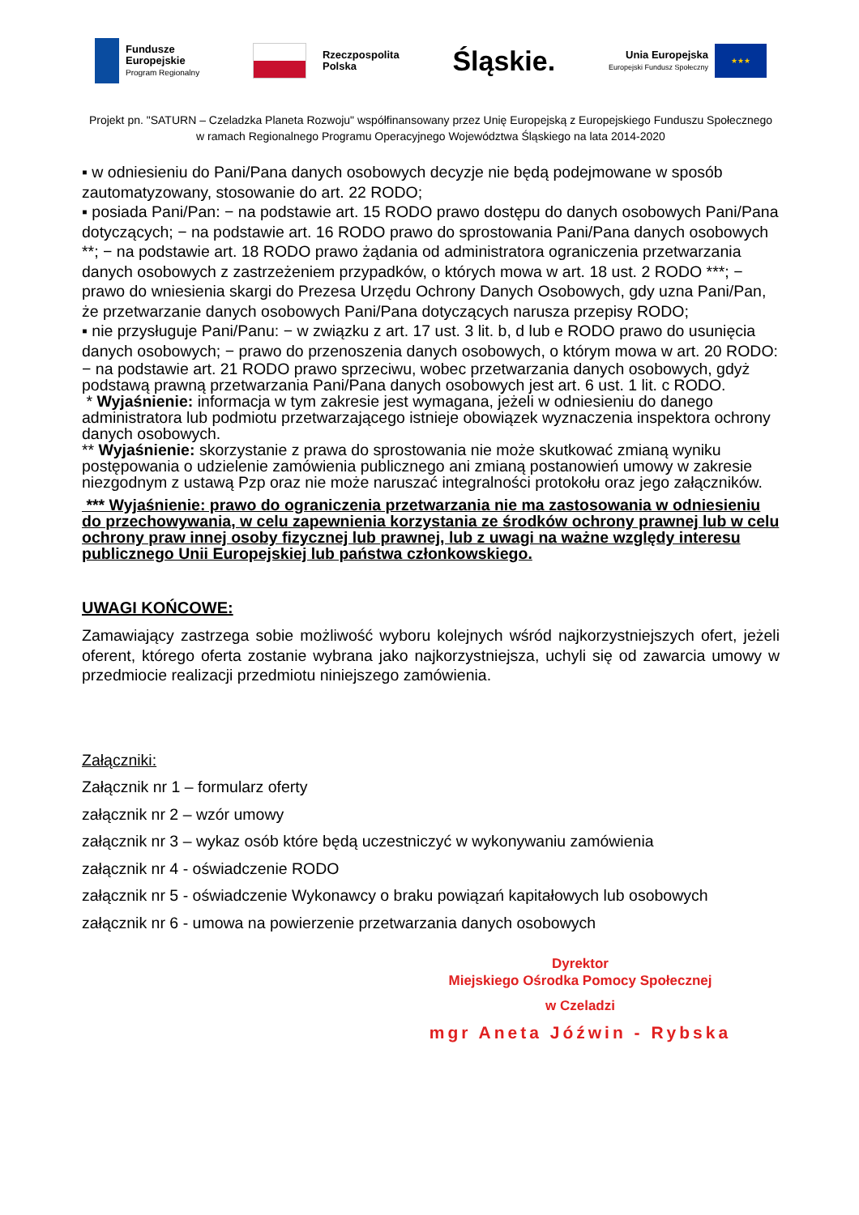Fundusze
Europejskie
Program Regionalny
Rzeczpospolita
Polska
Śląskie.
Unia Europejska
Europejski Fundusz Społeczny
★★★
Projekt pn. "SATURN – Czeladzka Planeta Rozwoju" współfinansowany przez Unię Europejską z Europejskiego Funduszu Społecznego
w ramach Regionalnego Programu Operacyjnego Województwa Śląskiego na lata 2014-2020
▪ w odniesieniu do Pani/Pana danych osobowych decyzje nie będą podejmowane w sposób zautomatyzowany, stosowanie do art. 22 RODO;
▪ posiada Pani/Pan: − na podstawie art. 15 RODO prawo dostępu do danych osobowych Pani/Pana dotyczących; − na podstawie art. 16 RODO prawo do sprostowania Pani/Pana danych osobowych **; − na podstawie art. 18 RODO prawo żądania od administratora ograniczenia przetwarzania danych osobowych z zastrzeżeniem przypadków, o których mowa w art. 18 ust. 2 RODO ***; − prawo do wniesienia skargi do Prezesa Urzędu Ochrony Danych Osobowych, gdy uzna Pani/Pan, że przetwarzanie danych osobowych Pani/Pana dotyczących narusza przepisy RODO;
▪ nie przysługuje Pani/Panu: − w związku z art. 17 ust. 3 lit. b, d lub e RODO prawo do usunięcia danych osobowych; − prawo do przenoszenia danych osobowych, o którym mowa w art. 20 RODO:
− na podstawie art. 21 RODO prawo sprzeciwu, wobec przetwarzania danych osobowych, gdyż podstawą prawną przetwarzania Pani/Pana danych osobowych jest art. 6 ust. 1 lit. c RODO.
* Wyjaśnienie: informacja w tym zakresie jest wymagana, jeżeli w odniesieniu do danego administratora lub podmiotu przetwarzającego istnieje obowiązek wyznaczenia inspektora ochrony danych osobowych.
** Wyjaśnienie: skorzystanie z prawa do sprostowania nie może skutkować zmianą wyniku postępowania o udzielenie zamówienia publicznego ani zmianą postanowień umowy w zakresie niezgodnym z ustawą Pzp oraz nie może naruszać integralności protokołu oraz jego załączników.
*** Wyjaśnienie: prawo do ograniczenia przetwarzania nie ma zastosowania w odniesieniu do przechowywania, w celu zapewnienia korzystania ze środków ochrony prawnej lub w celu ochrony praw innej osoby fizycznej lub prawnej, lub z uwagi na ważne względy interesu publicznego Unii Europejskiej lub państwa członkowskiego.
UWAGI KOŃCOWE:
Zamawiający zastrzega sobie możliwość wyboru kolejnych wśród najkorzystniejszych ofert, jeżeli oferent, którego oferta zostanie wybrana jako najkorzystniejsza, uchyli się od zawarcia umowy w przedmiocie realizacji przedmiotu niniejszego zamówienia.
Załączniki:
Załącznik nr 1 – formularz oferty
załącznik nr 2 – wzór umowy
załącznik nr 3 – wykaz osób które będą uczestniczyć w wykonywaniu zamówienia
załącznik nr 4 - oświadczenie RODO
załącznik nr 5 - oświadczenie Wykonawcy o braku powiązań kapitałowych lub osobowych
załącznik nr 6 - umowa na powierzenie przetwarzania danych osobowych
Dyrektor
Miejskiego Ośrodka Pomocy Społecznej
w Czeladzi
mgr Aneta Jóźwin - Rybska